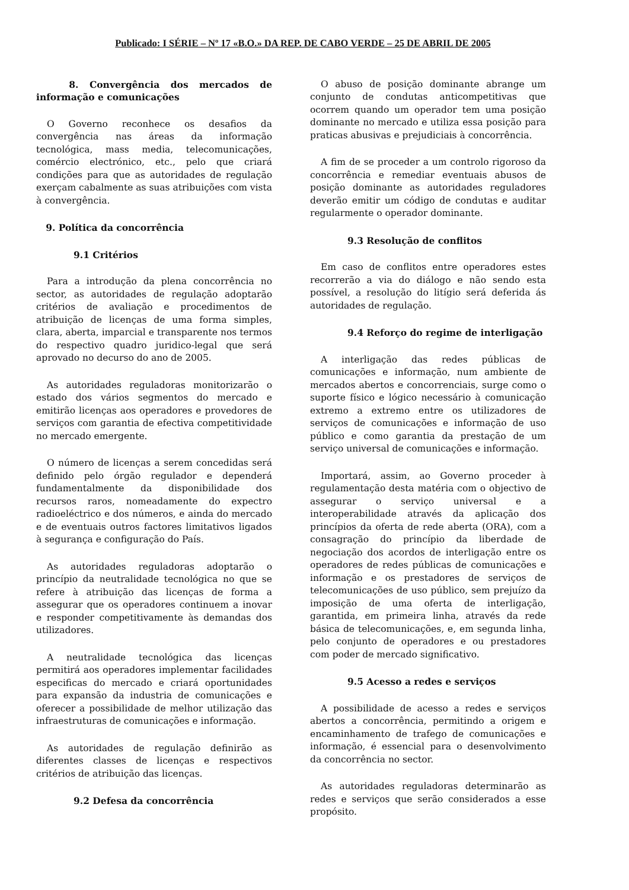Publicado: I SÉRIE – Nº 17 «B.O.» DA REP. DE CABO VERDE – 25 DE ABRIL DE 2005
8. Convergência dos mercados de informação e comunicações
O Governo reconhece os desafios da convergência nas áreas da informação tecnológica, mass media, telecomunicações, comércio electrónico, etc., pelo que criará condições para que as autoridades de regulação exerçam cabalmente as suas atribuições com vista à convergência.
9. Política da concorrência
9.1 Critérios
Para a introdução da plena concorrência no sector, as autoridades de regulação adoptarão critérios de avaliação e procedimentos de atribuição de licenças de uma forma simples, clara, aberta, imparcial e transparente nos termos do respectivo quadro juridico-legal que será aprovado no decurso do ano de 2005.
As autoridades reguladoras monitorizarão o estado dos vários segmentos do mercado e emitirão licenças aos operadores e provedores de serviços com garantia de efectiva competitividade no mercado emergente.
O número de licenças a serem concedidas será definido pelo órgão regulador e dependerá fundamentalmente da disponibilidade dos recursos raros, nomeadamente do expectro radioeléctrico e dos números, e ainda do mercado e de eventuais outros factores limitativos ligados à segurança e configuração do País.
As autoridades reguladoras adoptarão o princípio da neutralidade tecnológica no que se refere à atribuição das licenças de forma a assegurar que os operadores continuem a inovar e responder competitivamente às demandas dos utilizadores.
A neutralidade tecnológica das licenças permitirá aos operadores implementar facilidades especificas do mercado e criará oportunidades para expansão da industria de comunicações e oferecer a possibilidade de melhor utilização das infraestruturas de comunicações e informação.
As autoridades de regulação definirão as diferentes classes de licenças e respectivos critérios de atribuição das licenças.
9.2 Defesa da concorrência
O abuso de posição dominante abrange um conjunto de condutas anticompetitivas que ocorrem quando um operador tem uma posição dominante no mercado e utiliza essa posição para praticas abusivas e prejudiciais à concorrência.
A fim de se proceder a um controlo rigoroso da concorrência e remediar eventuais abusos de posição dominante as autoridades reguladores deverão emitir um código de condutas e auditar regularmente o operador dominante.
9.3 Resolução de conflitos
Em caso de conflitos entre operadores estes recorrerão a via do diálogo e não sendo esta possível, a resolução do litígio será deferida ás autoridades de regulação.
9.4 Reforço do regime de interligação
A interligação das redes públicas de comunicações e informação, num ambiente de mercados abertos e concorrenciais, surge como o suporte físico e lógico necessário à comunicação extremo a extremo entre os utilizadores de serviços de comunicações e informação de uso público e como garantia da prestação de um serviço universal de comunicações e informação.
Importará, assim, ao Governo proceder à regulamentação desta matéria com o objectivo de assegurar o serviço universal e a interoperabilidade através da aplicação dos princípios da oferta de rede aberta (ORA), com a consagração do princípio da liberdade de negociação dos acordos de interligação entre os operadores de redes públicas de comunicações e informação e os prestadores de serviços de telecomunicações de uso público, sem prejuízo da imposição de uma oferta de interligação, garantida, em primeira linha, através da rede básica de telecomunicações, e, em segunda linha, pelo conjunto de operadores e ou prestadores com poder de mercado significativo.
9.5 Acesso a redes e serviços
A possibilidade de acesso a redes e serviços abertos a concorrência, permitindo a origem e encaminhamento de trafego de comunicações e informação, é essencial para o desenvolvimento da concorrência no sector.
As autoridades reguladoras determinarão as redes e serviços que serão considerados a esse propósito.